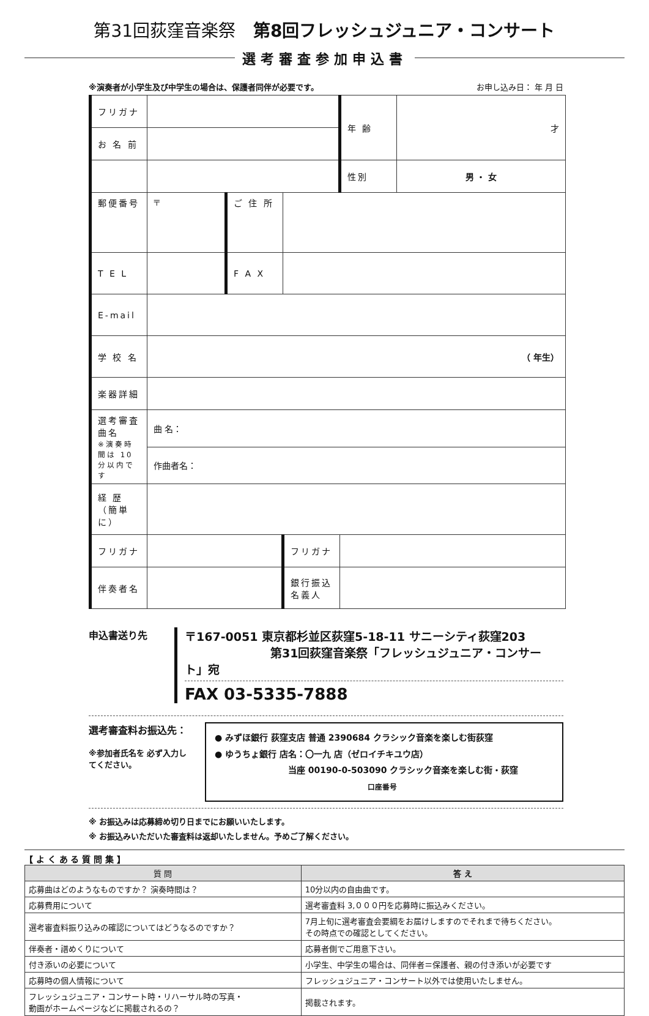第31回荻窪音楽祭 第8回フレッシュジュニア・コンサート
選考審査参加申込書
※演奏者が小学生及び中学生の場合は、保護者同伴が必要です。 お申し込み日： 年 月 日
| フリガナ | | | | 年 齢 | 才 |
| お 名 前 | | | | | |
| | | | | 性別 | 男 ・ 女 |
| 郵便番号 | 〒 | ご 住 所 | | | |
| T E L | | F A X | | | |
| E-mail | | | | | |
| 学 校 名 | （ 年生） | | | | |
| 楽器詳細 | | | | | |
| 選考審査曲名 ※演奏時間は 10 分以内です | 曲 名： | | | | |
| | 作曲者名： | | | | |
| 経 歴 （簡単に） | | | | | |
| フリガナ | | | フリガナ | | |
| 伴奏者名 | | | 銀行振込名義人 | | |
申込書送り先
〒167-0051 東京都杉並区荻窪5-18-11 サニーシティ荻窪203
第31回荻窪音楽祭「フレッシュジュニア・コンサート」宛
FAX 03-5335-7888
選考審査料お振込先：
※参加者氏名を 必ず入力してください。
● みずほ銀行 荻窪支店 普通 2390684 クラシック音楽を楽しむ街荻窪
● ゆうちょ銀行 店名：〇一九 店（ゼロイチキユウ店）
当座 00190-0-503090 クラシック音楽を楽しむ街・荻窪
口座番号
※ お振込みは応募締め切り日までにお願いいたします。
※ お振込みいただいた審査料は返却いたしません。予めご了解ください。
【 よ く あ る 質 問 集 】
| 質 問 | 答 え |
| --- | --- |
| 応募曲はどのようなものですか？ 演奏時間は？ | 10分以内の自由曲です。 |
| 応募費用について | 選考審査料 3,０００円を応募時に振込みください。 |
| 選考審査料振り込みの確認についてはどうなるのですか？ | 7月上旬に選考審査会要綱をお届けしますのでそれまで待ちください。 その時点での確認としてください。 |
| 伴奏者・譜めくりについて | 応募者側でご用意下さい。 |
| 付き添いの必要について | 小学生、中学生の場合は、同伴者＝保護者、親の付き添いが必要です |
| 応募時の個人情報について | フレッシュジュニア・コンサート以外では使用いたしません。 |
| フレッシュジュニア・コンサート時・リハーサル時の写真・ 動画がホームページなどに掲載されるの？ | 掲載されます。 |